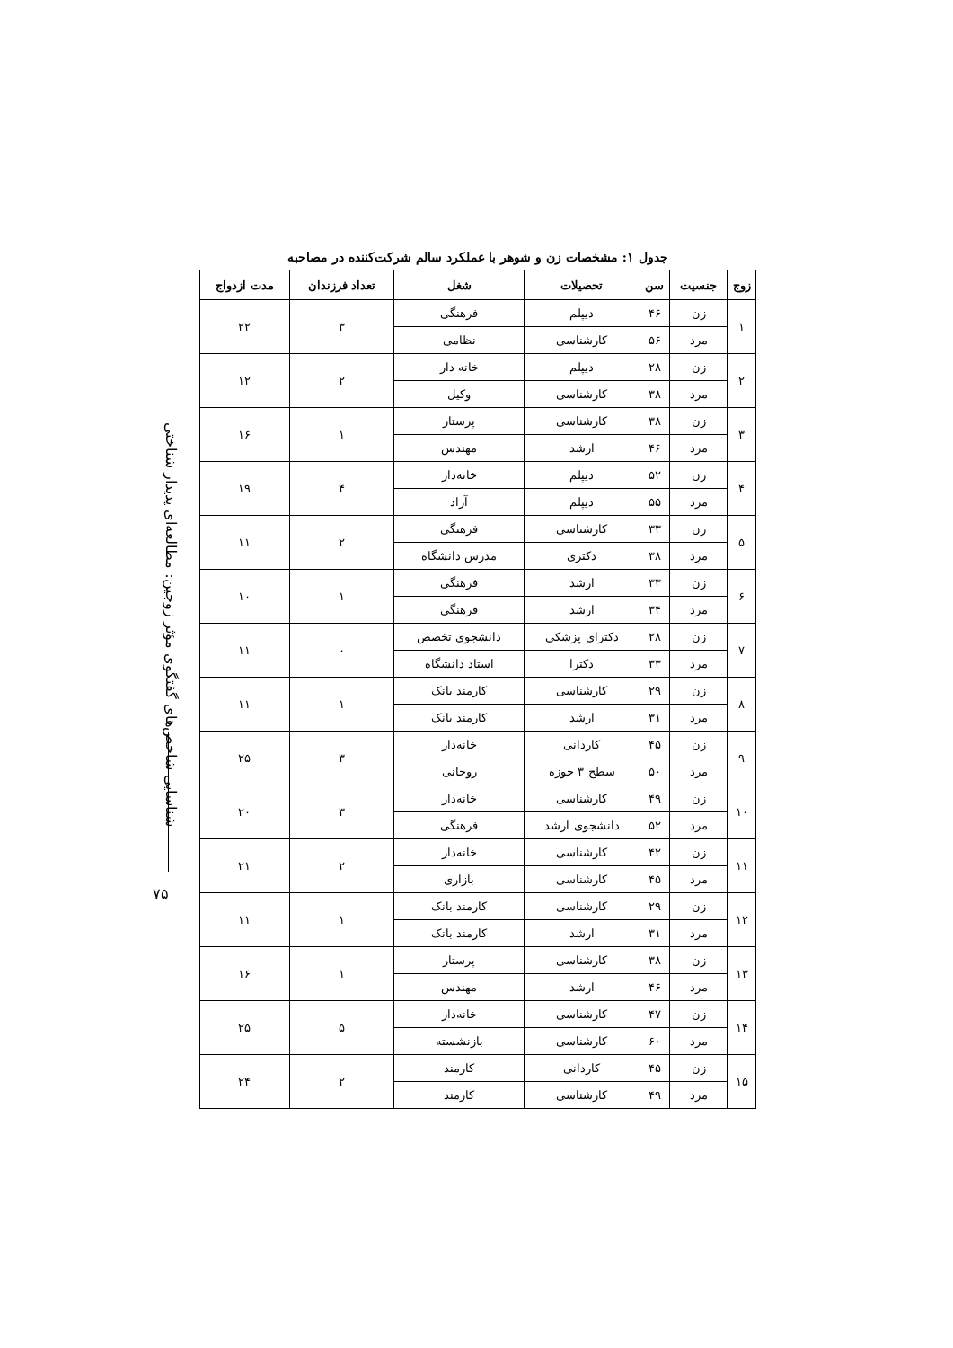شناسایی شاخص‌های گفتگوی مؤثر زوجین: مطالعه‌ای پدیدار شناختی
۷۵
جدول ۱: مشخصات زن و شوهر با عملکرد سالم شرکت‌کننده در مصاحبه
| زوج | جنسیت | سن | تحصیلات | شغل | تعداد فرزندان | مدت ازدواج |
| --- | --- | --- | --- | --- | --- | --- |
| ۱ | زن | ۴۶ | دیپلم | فرهنگی | ۳ | ۲۲ |
| | مرد | ۵۶ | کارشناسی | نظامی | | |
| ۲ | زن | ۲۸ | دیپلم | خانه دار | ۲ | ۱۲ |
| | مرد | ۳۸ | کارشناسی | وکیل | | |
| ۳ | زن | ۳۸ | کارشناسی | پرستار | ۱ | ۱۶ |
| | مرد | ۴۶ | ارشد | مهندس | | |
| ۴ | زن | ۵۲ | دیپلم | خانه‌دار | ۴ | ۱۹ |
| | مرد | ۵۵ | دیپلم | آزاد | | |
| ۵ | زن | ۳۳ | کارشناسی | فرهنگی | ۲ | ۱۱ |
| | مرد | ۳۸ | دکتری | مدرس دانشگاه | | |
| ۶ | زن | ۳۳ | ارشد | فرهنگی | ۱ | ۱۰ |
| | مرد | ۳۴ | ارشد | فرهنگی | | |
| ۷ | زن | ۲۸ | دکترای پزشکی | دانشجوی تخصص | ۰ | ۱۱ |
| | مرد | ۳۳ | دکترا | استاد دانشگاه | | |
| ۸ | زن | ۲۹ | کارشناسی | کارمند بانک | ۱ | ۱۱ |
| | مرد | ۳۱ | ارشد | کارمند بانک | | |
| ۹ | زن | ۴۵ | کاردانی | خانه‌دار | ۳ | ۲۵ |
| | مرد | ۵۰ | سطح ۳ حوزه | روحانی | | |
| ۱۰ | زن | ۴۹ | کارشناسی | خانه‌دار | ۳ | ۲۰ |
| | مرد | ۵۲ | دانشجوی ارشد | فرهنگی | | |
| ۱۱ | زن | ۴۲ | کارشناسی | خانه‌دار | ۲ | ۲۱ |
| | مرد | ۴۵ | کارشناسی | بازاری | | |
| ۱۲ | زن | ۲۹ | کارشناسی | کارمند بانک | ۱ | ۱۱ |
| | مرد | ۳۱ | ارشد | کارمند بانک | | |
| ۱۳ | زن | ۳۸ | کارشناسی | پرستار | ۱ | ۱۶ |
| | مرد | ۴۶ | ارشد | مهندس | | |
| ۱۴ | زن | ۴۷ | کارشناسی | خانه‌دار | ۵ | ۲۵ |
| | مرد | ۶۰ | کارشناسی | بازنشسته | | |
| ۱۵ | زن | ۴۵ | کاردانی | کارمند | ۲ | ۲۴ |
| | مرد | ۴۹ | کارشناسی | کارمند | | |